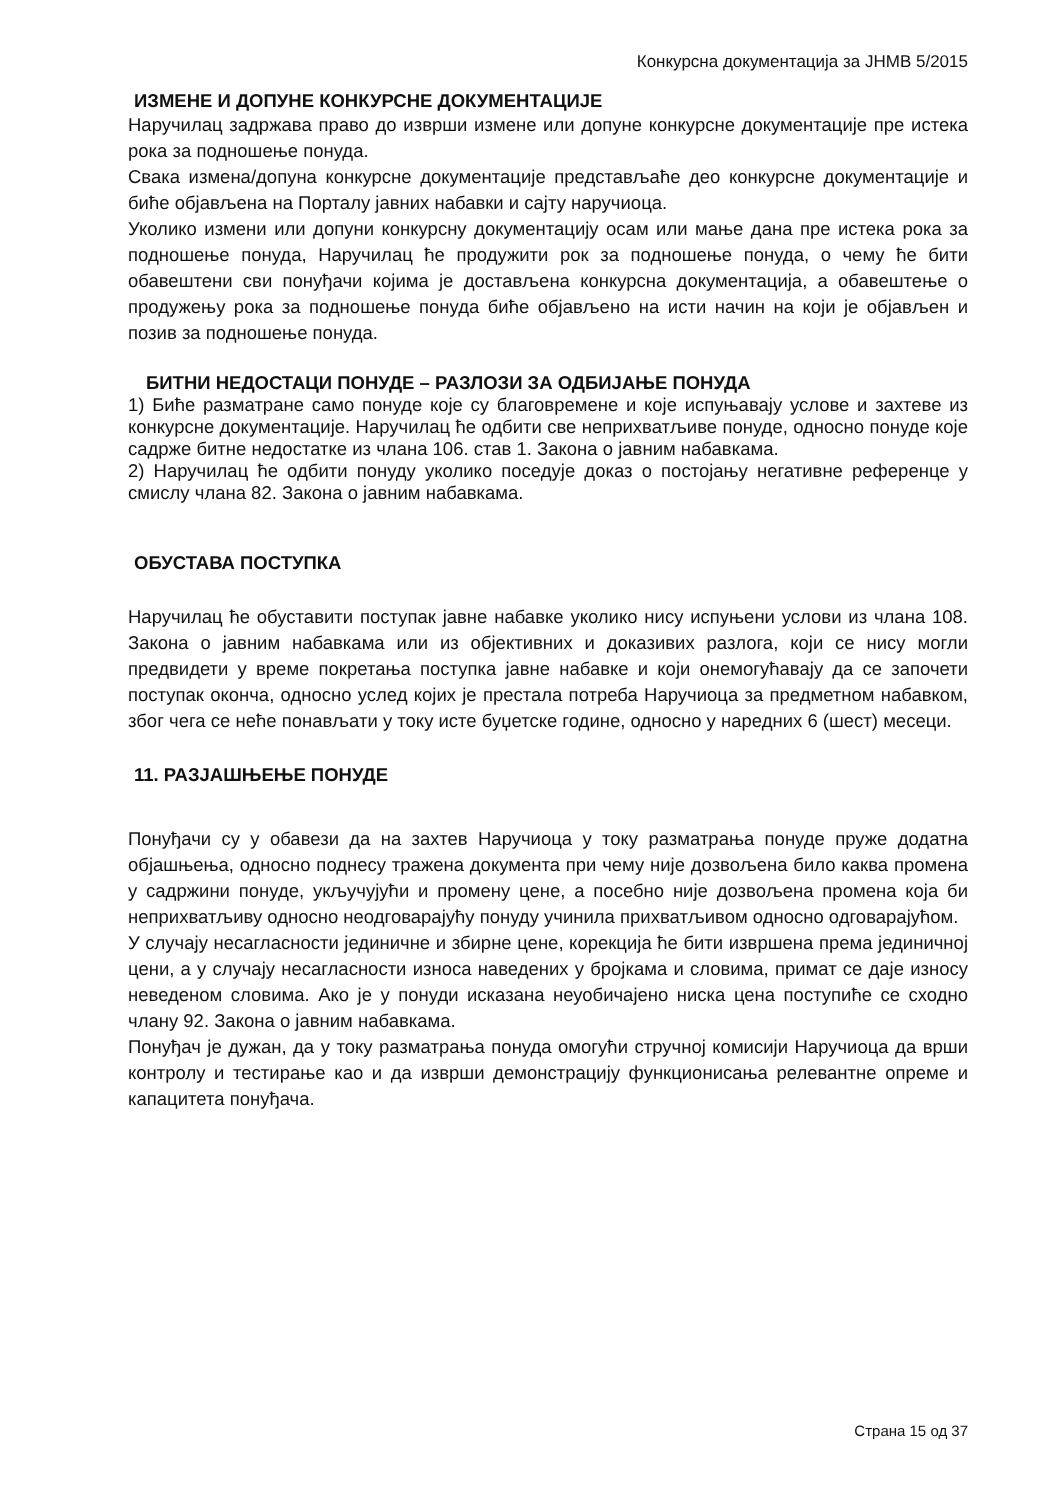Конкурсна документација за ЈНМВ 5/2015
ИЗМЕНЕ И ДОПУНЕ КОНКУРСНЕ ДОКУМЕНТАЦИЈЕ
Наручилац задржава право до изврши измене или допуне конкурсне документације пре истека рока за подношење понуда.
Свака измена/допуна конкурсне документације представљаће део конкурсне документације и биће објављена на Порталу јавних набавки и сајту наручиоца.
Уколико измени или допуни конкурсну документацију осам или мање дана пре истека рока за подношење понуда, Наручилац ће продужити рок за подношење понуда, о чему ће бити обавештени сви понуђачи којима је достављена конкурсна документација, а обавештење о продужењу рока за подношење понуда биће објављено на исти начин на који је објављен и позив за подношење понуда.
БИТНИ НЕДОСТАЦИ ПОНУДЕ – РАЗЛОЗИ ЗА ОДБИЈАЊЕ ПОНУДА
1) Биће разматране само понуде које су благовремене и које испуњавају услове и захтеве из конкурсне документације. Наручилац ће одбити све неприхватљиве понуде, односно понуде које садрже битне недостатке из члана 106. став 1. Закона о јавним набавкама.
2) Наручилац ће одбити понуду уколико поседује доказ о постојању негативне референце у смислу члана 82. Закона о јавним набавкама.
ОБУСТАВА ПОСТУПКА
Наручилац ће обуставити поступак јавне набавке уколико нису испуњени услови из члана 108. Закона о јавним набавкама или из објективних и доказивих разлога, који се нису могли предвидети у време покретања поступка јавне набавке и који онемогућавају да се започети поступак оконча, односно услед којих је престала потреба Наручиоца за предметном набавком, због чега се неће понављати у току исте буџетске године, односно у наредних 6 (шест) месеци.
11. РАЗЈАШЊЕЊЕ ПОНУДЕ
Понуђачи су у обавези да на захтев Наручиоца у току разматрања понуде пруже додатна објашњења, односно поднесу тражена документа при чему није дозвољена било каква промена у садржини понуде, укључујући и промену цене, а посебно није дозвољена промена која би неприхватљиву односно неодговарајућу понуду учинила прихватљивом односно одговарајућом.
У случају несагласности јединичне и збирне цене, корекција ће бити извршена према јединичној цени, а у случају несагласности износа наведених у бројкама и словима, примат се даје износу неведеном словима. Ако је у понуди исказана неуобичајено ниска цена поступиће се сходно члану 92. Закона о јавним набавкама.
Понуђач је дужан, да у току разматрања понуда омогући стручној комисији Наручиоца да врши контролу и тестирање као и да изврши демонстрацију функционисања релевантне опреме и капацитета понуђача.
Страна 15 од 37